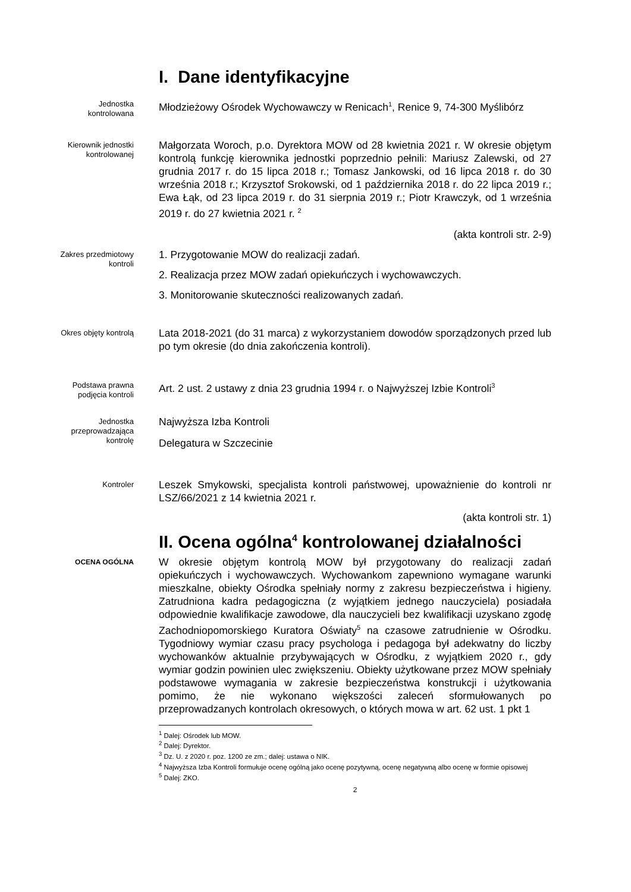I. Dane identyfikacyjne
Jednostka
kontrolowana
Młodzieżowy Ośrodek Wychowawczy w Renicach<sup>1</sup>, Renice 9, 74-300 Myślibórz
Kierownik jednostki
kontrolowanej
Małgorzata Woroch, p.o. Dyrektora MOW od 28 kwietnia 2021 r. W okresie objętym kontrolą funkcję kierownika jednostki poprzednio pełnili: Mariusz Zalewski, od 27 grudnia 2017 r. do 15 lipca 2018 r.; Tomasz Jankowski, od 16 lipca 2018 r. do 30 września 2018 r.; Krzysztof Srokowski, od 1 października 2018 r. do 22 lipca 2019 r.; Ewa Łąk, od 23 lipca 2019 r. do 31 sierpnia 2019 r.; Piotr Krawczyk, od 1 września 2019 r. do 27 kwietnia 2021 r. <sup>2</sup>
(akta kontroli str. 2-9)
Zakres przedmiotowy
kontroli
1. Przygotowanie MOW do realizacji zadań.
2. Realizacja przez MOW zadań opiekuńczych i wychowawczych.
3. Monitorowanie skuteczności realizowanych zadań.
Okres objęty kontrolą
Lata 2018-2021 (do 31 marca) z wykorzystaniem dowodów sporządzonych przed lub po tym okresie (do dnia zakończenia kontroli).
Podstawa prawna
podjęcia kontroli
Art. 2 ust. 2 ustawy z dnia 23 grudnia 1994 r. o Najwyższej Izbie Kontroli<sup>3</sup>
Jednostka
przeprowadzająca
kontrolę
Najwyższa Izba Kontroli
Delegatura w Szczecinie
Kontroler
Leszek Smykowski, specjalista kontroli państwowej, upoważnienie do kontroli nr LSZ/66/2021 z 14 kwietnia 2021 r.
(akta kontroli str. 1)
II. Ocena ogólna<sup>4</sup> kontrolowanej działalności
OCENA OGÓLNA
W okresie objętym kontrolą MOW był przygotowany do realizacji zadań opiekuńczych i wychowawczych. Wychowankom zapewniono wymagane warunki mieszkalne, obiekty Ośrodka spełniały normy z zakresu bezpieczeństwa i higieny. Zatrudniona kadra pedagogiczna (z wyjątkiem jednego nauczyciela) posiadała odpowiednie kwalifikacje zawodowe, dla nauczycieli bez kwalifikacji uzyskano zgodę Zachodniopomorskiego Kuratora Oświaty<sup>5</sup> na czasowe zatrudnienie w Ośrodku. Tygodniowy wymiar czasu pracy psychologa i pedagoga był adekwatny do liczby wychowanków aktualnie przybywających w Ośrodku, z wyjątkiem 2020 r., gdy wymiar godzin powinien ulec zwiększeniu. Obiekty użytkowane przez MOW spełniały podstawowe wymagania w zakresie bezpieczeństwa konstrukcji i użytkowania pomimo, że nie wykonano większości zaleceń sformułowanych po przeprowadzanych kontrolach okresowych, o których mowa w art. 62 ust. 1 pkt 1
<sup>1</sup> Dalej: Ośrodek lub MOW.
<sup>2</sup> Dalej: Dyrektor.
<sup>3</sup> Dz. U. z 2020 r. poz. 1200 ze zm.; dalej: ustawa o NIK.
<sup>4</sup> Najwyższa Izba Kontroli formułuje ocenę ogólną jako ocenę pozytywną, ocenę negatywną albo ocenę w formie opisowej
<sup>5</sup> Dalej: ZKO.
2